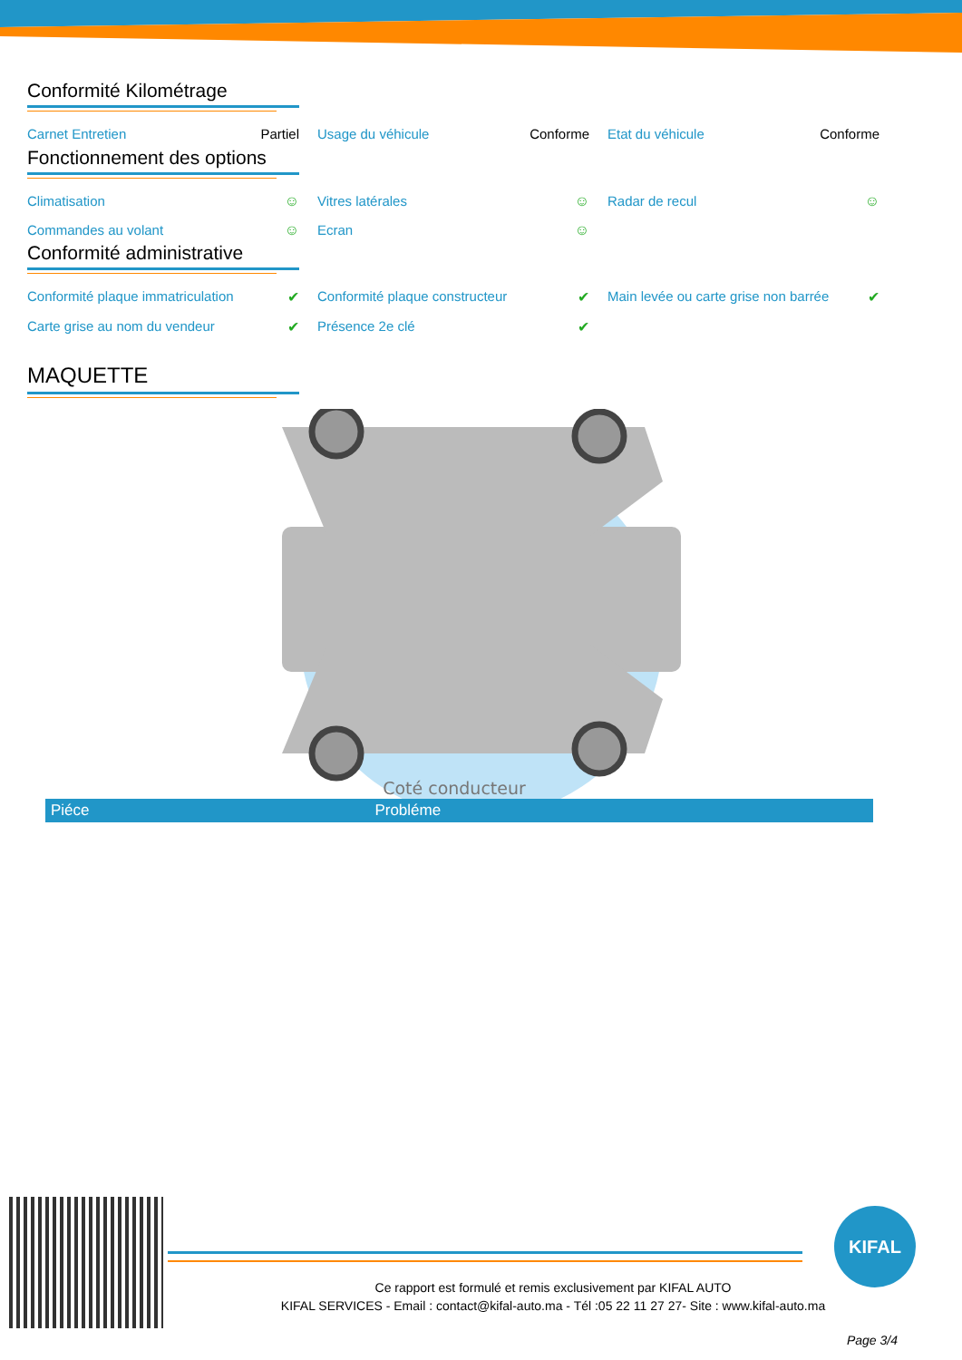Conformité Kilométrage
Carnet Entretien Partiel Usage du véhicule Conforme Etat du véhicule Conforme
Fonctionnement des options
Climatisation ☺ Vitres latérales ☺ Radar de recul ☺
Commandes au volant ☺ Ecran ☺
Conformité administrative
Conformité plaque immatriculation ✔ Conformité plaque constructeur ✔ Main levée ou carte grise non barrée ✔
Carte grise au nom du vendeur ✔ Présence 2e clé ✔
MAQUETTE
Coté conducteur
| Piéce | Probléme |
| --- | --- |
KIFAL
Ce rapport est formulé et remis exclusivement par KIFAL AUTO
KIFAL SERVICES - Email : contact@kifal-auto.ma - Tél :05 22 11 27 27- Site : www.kifal-auto.ma
Page 3/4